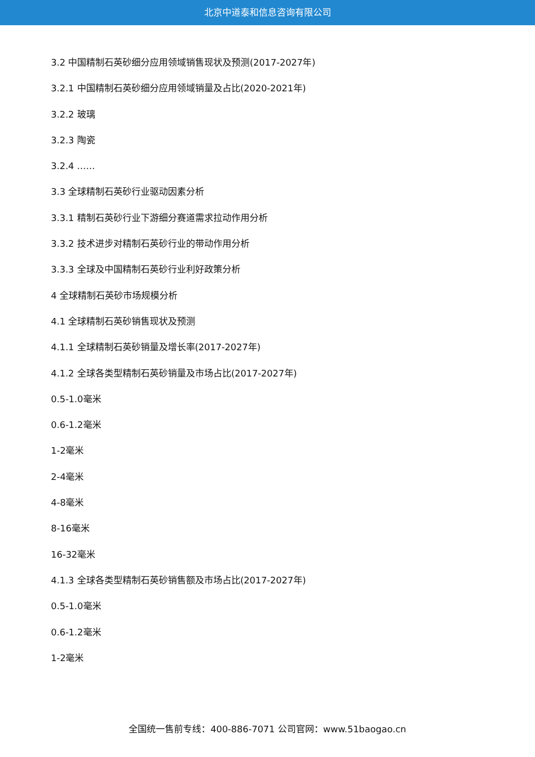北京中道泰和信息咨询有限公司
3.2 中国精制石英砂细分应用领域销售现状及预测(2017-2027年)
3.2.1 中国精制石英砂细分应用领域销量及占比(2020-2021年)
3.2.2 玻璃
3.2.3 陶瓷
3.2.4 ……
3.3 全球精制石英砂行业驱动因素分析
3.3.1 精制石英砂行业下游细分赛道需求拉动作用分析
3.3.2 技术进步对精制石英砂行业的带动作用分析
3.3.3 全球及中国精制石英砂行业利好政策分析
4 全球精制石英砂市场规模分析
4.1 全球精制石英砂销售现状及预测
4.1.1 全球精制石英砂销量及增长率(2017-2027年)
4.1.2 全球各类型精制石英砂销量及市场占比(2017-2027年)
0.5-1.0毫米
0.6-1.2毫米
1-2毫米
2-4毫米
4-8毫米
8-16毫米
16-32毫米
4.1.3 全球各类型精制石英砂销售额及市场占比(2017-2027年)
0.5-1.0毫米
0.6-1.2毫米
1-2毫米
全国统一售前专线：400-886-7071 公司官网：www.51baogao.cn